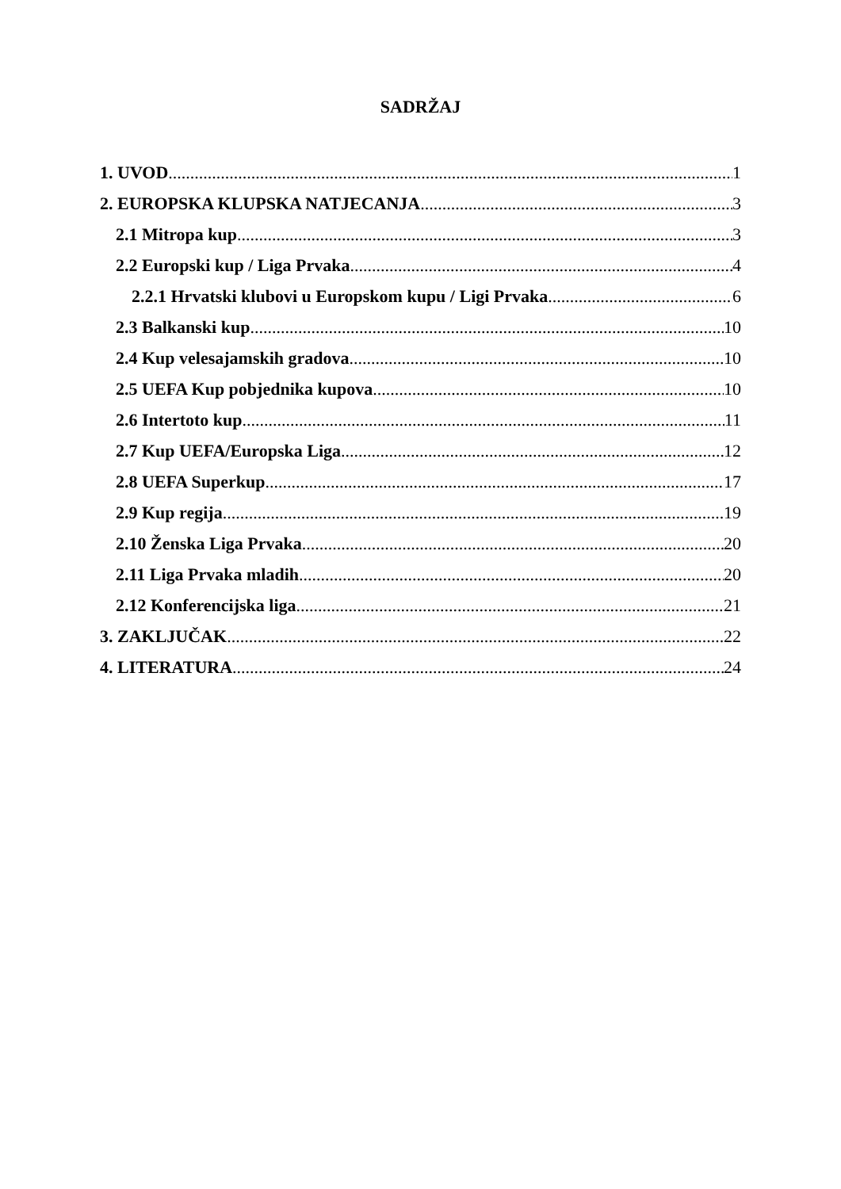SADRŽAJ
1. UVOD 1
2. EUROPSKA KLUPSKA NATJECANJA 3
2.1 Mitropa kup 3
2.2 Europski kup / Liga Prvaka 4
2.2.1 Hrvatski klubovi u Europskom kupu / Ligi Prvaka 6
2.3 Balkanski kup 10
2.4 Kup velesajamskih gradova 10
2.5 UEFA Kup pobjednika kupova 10
2.6 Intertoto kup 11
2.7 Kup UEFA/Europska Liga 12
2.8 UEFA Superkup 17
2.9 Kup regija 19
2.10 Ženska Liga Prvaka 20
2.11 Liga Prvaka mladih 20
2.12 Konferencijska liga 21
3. ZAKLJUČAK 22
4. LITERATURA 24